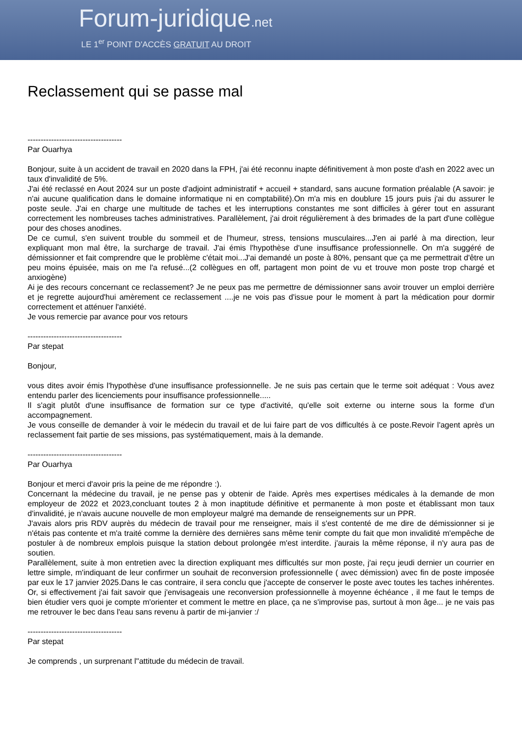Forum-juridique.net
LE 1<sup>er</sup> POINT D'ACCÈS GRATUIT AU DROIT
Reclassement qui se passe mal
------------------------------------
Par Ouarhya
Bonjour, suite à un accident de travail en 2020 dans la FPH, j'ai été reconnu inapte définitivement à mon poste d'ash en 2022 avec un taux d'invalidité de 5%.
J'ai été reclassé en Aout 2024 sur un poste d'adjoint administratif + accueil + standard, sans aucune formation préalable (A savoir: je n'ai aucune qualification dans le domaine informatique ni en comptabilité).On m'a mis en doublure 15 jours puis j'ai du assurer le poste seule. J'ai en charge une multitude de taches et les interruptions constantes me sont difficiles à gérer tout en assurant correctement les nombreuses taches administratives. Parallèlement, j'ai droit régulièrement à des brimades de la part d'une collègue pour des choses anodines.
De ce cumul, s'en suivent trouble du sommeil et de l'humeur, stress, tensions musculaires...J'en ai parlé à ma direction, leur expliquant mon mal être, la surcharge de travail. J'ai émis l'hypothèse d'une insuffisance professionnelle. On m'a suggéré de démissionner et fait comprendre que le problème c'était moi...J'ai demandé un poste à 80%, pensant que ça me permettrait d'être un peu moins épuisée, mais on me l'a refusé...(2 collègues en off, partagent mon point de vu et trouve mon poste trop chargé et anxiogène)
Ai je des recours concernant ce reclassement? Je ne peux pas me permettre de démissionner sans avoir trouver un emploi derrière et je regrette aujourd'hui amèrement ce reclassement ....je ne vois pas d'issue pour le moment à part la médication pour dormir correctement et atténuer l'anxiété.
Je vous remercie par avance pour vos retours
------------------------------------
Par stepat
Bonjour,
vous dites avoir émis l'hypothèse d'une insuffisance professionnelle. Je ne suis pas certain que le terme soit adéquat : Vous avez entendu parler des licenciements pour insuffisance professionnelle.....
Il s'agit plutôt d'une insuffisance de formation sur ce type d'activité, qu'elle soit externe ou interne sous la forme d'un accompagnement.
Je vous conseille de demander à voir le médecin du travail et de lui faire part de vos difficultés à ce poste.Revoir l'agent après un reclassement fait partie de ses missions, pas systématiquement, mais à la demande.
------------------------------------
Par Ouarhya
Bonjour et merci d'avoir pris la peine de me répondre :).
Concernant la médecine du travail, je ne pense pas y obtenir de l'aide. Après mes expertises médicales à la demande de mon employeur de 2022 et 2023,concluant toutes 2 à mon inaptitude définitive et permanente à mon poste et établissant mon taux d'invalidité, je n'avais aucune nouvelle de mon employeur malgré ma demande de renseignements sur un PPR.
J'avais alors pris RDV auprès du médecin de travail pour me renseigner, mais il s'est contenté de me dire de démissionner si je n'étais pas contente et m'a traité comme la dernière des dernières sans même tenir compte du fait que mon invalidité m'empêche de postuler à de nombreux emplois puisque la station debout prolongée m'est interdite. j'aurais la même réponse, il n'y aura pas de soutien.
Parallèlement, suite à mon entretien avec la direction expliquant mes difficultés sur mon poste, j'ai reçu jeudi dernier un courrier en lettre simple, m'indiquant de leur confirmer un souhait de reconversion professionnelle ( avec démission) avec fin de poste imposée par eux le 17 janvier 2025.Dans le cas contraire, il sera conclu que j'accepte de conserver le poste avec toutes les taches inhérentes. Or, si effectivement j'ai fait savoir que j'envisageais une reconversion professionnelle à moyenne échéance , il me faut le temps de bien étudier vers quoi je compte m'orienter et comment le mettre en place, ça ne s'improvise pas, surtout à mon âge... je ne vais pas me retrouver le bec dans l'eau sans revenu à partir de mi-janvier :/
------------------------------------
Par stepat
Je comprends , un surprenant l''attitude du médecin de travail.